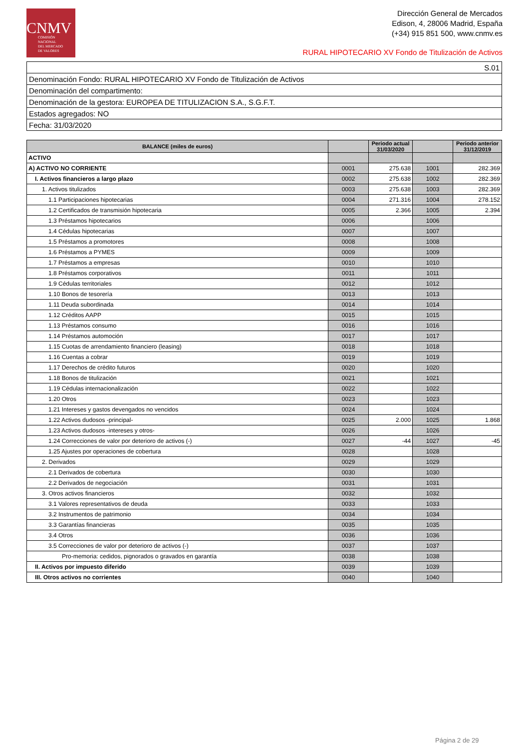CNMV
COMISIÓN
NACIONAL
DEL MERCADO
DE VALORES
Dirección General de Mercados
Edison, 4, 28006 Madrid, España
(+34) 915 851 500, www.cnmv.es
RURAL HIPOTECARIO XV Fondo de Titulización de Activos
| S.01 |
| Denominación Fondo: RURAL HIPOTECARIO XV Fondo de Titulización de Activos |
| Denominación del compartimento: |
| Denominación de la gestora: EUROPEA DE TITULIZACION S.A., S.G.F.T. |
| Estados agregados: NO |
| Fecha: 31/03/2020 |
| BALANCE (miles de euros) | | Periodo actual 31/03/2020 | | Periodo anterior 31/12/2019 |
| --- | --- | --- | --- | --- |
| ACTIVO | | | | |
| A) ACTIVO NO CORRIENTE | 0001 | 275.638 | 1001 | 282.369 |
| I. Activos financieros a largo plazo | 0002 | 275.638 | 1002 | 282.369 |
| 1. Activos titulizados | 0003 | 275.638 | 1003 | 282.369 |
| 1.1 Participaciones hipotecarias | 0004 | 271.316 | 1004 | 278.152 |
| 1.2 Certificados de transmisión hipotecaria | 0005 | 2.366 | 1005 | 2.394 |
| 1.3 Préstamos hipotecarios | 0006 | | 1006 | |
| 1.4 Cédulas hipotecarias | 0007 | | 1007 | |
| 1.5 Préstamos a promotores | 0008 | | 1008 | |
| 1.6 Préstamos a PYMES | 0009 | | 1009 | |
| 1.7 Préstamos a empresas | 0010 | | 1010 | |
| 1.8 Préstamos corporativos | 0011 | | 1011 | |
| 1.9 Cédulas territoriales | 0012 | | 1012 | |
| 1.10 Bonos de tesorería | 0013 | | 1013 | |
| 1.11 Deuda subordinada | 0014 | | 1014 | |
| 1.12 Créditos AAPP | 0015 | | 1015 | |
| 1.13 Préstamos consumo | 0016 | | 1016 | |
| 1.14 Préstamos automoción | 0017 | | 1017 | |
| 1.15 Cuotas de arrendamiento financiero (leasing) | 0018 | | 1018 | |
| 1.16 Cuentas a cobrar | 0019 | | 1019 | |
| 1.17 Derechos de crédito futuros | 0020 | | 1020 | |
| 1.18 Bonos de titulización | 0021 | | 1021 | |
| 1.19 Cédulas internacionalización | 0022 | | 1022 | |
| 1.20 Otros | 0023 | | 1023 | |
| 1.21 Intereses y gastos devengados no vencidos | 0024 | | 1024 | |
| 1.22 Activos dudosos -principal- | 0025 | 2.000 | 1025 | 1.868 |
| 1.23 Activos dudosos -intereses y otros- | 0026 | | 1026 | |
| 1.24 Correcciones de valor por deterioro de activos (-) | 0027 | -44 | 1027 | -45 |
| 1.25 Ajustes por operaciones de cobertura | 0028 | | 1028 | |
| 2. Derivados | 0029 | | 1029 | |
| 2.1 Derivados de cobertura | 0030 | | 1030 | |
| 2.2 Derivados de negociación | 0031 | | 1031 | |
| 3. Otros activos financieros | 0032 | | 1032 | |
| 3.1 Valores representativos de deuda | 0033 | | 1033 | |
| 3.2 Instrumentos de patrimonio | 0034 | | 1034 | |
| 3.3 Garantías financieras | 0035 | | 1035 | |
| 3.4 Otros | 0036 | | 1036 | |
| 3.5 Correcciones de valor por deterioro de activos (-) | 0037 | | 1037 | |
| Pro-memoria: cedidos, pignorados o gravados en garantía | 0038 | | 1038 | |
| II. Activos por impuesto diferido | 0039 | | 1039 | |
| III. Otros activos no corrientes | 0040 | | 1040 | |
Página 2 de 29